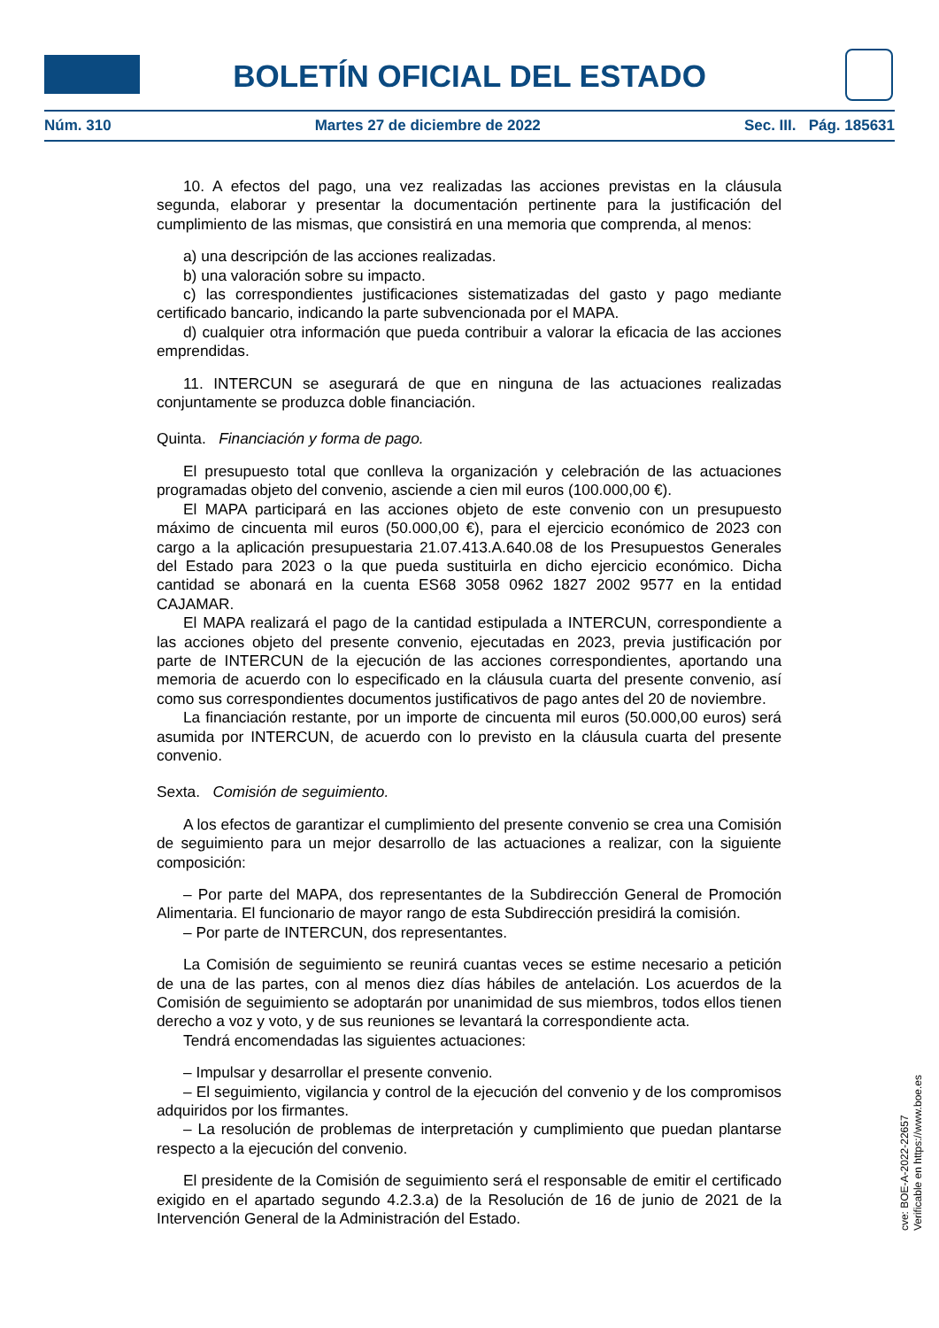BOLETÍN OFICIAL DEL ESTADO
Núm. 310 Martes 27 de diciembre de 2022 Sec. III. Pág. 185631
10. A efectos del pago, una vez realizadas las acciones previstas en la cláusula segunda, elaborar y presentar la documentación pertinente para la justificación del cumplimiento de las mismas, que consistirá en una memoria que comprenda, al menos:
a) una descripción de las acciones realizadas.
b) una valoración sobre su impacto.
c) las correspondientes justificaciones sistematizadas del gasto y pago mediante certificado bancario, indicando la parte subvencionada por el MAPA.
d) cualquier otra información que pueda contribuir a valorar la eficacia de las acciones emprendidas.
11. INTERCUN se asegurará de que en ninguna de las actuaciones realizadas conjuntamente se produzca doble financiación.
Quinta. Financiación y forma de pago.
El presupuesto total que conlleva la organización y celebración de las actuaciones programadas objeto del convenio, asciende a cien mil euros (100.000,00 €).
El MAPA participará en las acciones objeto de este convenio con un presupuesto máximo de cincuenta mil euros (50.000,00 €), para el ejercicio económico de 2023 con cargo a la aplicación presupuestaria 21.07.413.A.640.08 de los Presupuestos Generales del Estado para 2023 o la que pueda sustituirla en dicho ejercicio económico. Dicha cantidad se abonará en la cuenta ES68 3058 0962 1827 2002 9577 en la entidad CAJAMAR.
El MAPA realizará el pago de la cantidad estipulada a INTERCUN, correspondiente a las acciones objeto del presente convenio, ejecutadas en 2023, previa justificación por parte de INTERCUN de la ejecución de las acciones correspondientes, aportando una memoria de acuerdo con lo especificado en la cláusula cuarta del presente convenio, así como sus correspondientes documentos justificativos de pago antes del 20 de noviembre.
La financiación restante, por un importe de cincuenta mil euros (50.000,00 euros) será asumida por INTERCUN, de acuerdo con lo previsto en la cláusula cuarta del presente convenio.
Sexta. Comisión de seguimiento.
A los efectos de garantizar el cumplimiento del presente convenio se crea una Comisión de seguimiento para un mejor desarrollo de las actuaciones a realizar, con la siguiente composición:
– Por parte del MAPA, dos representantes de la Subdirección General de Promoción Alimentaria. El funcionario de mayor rango de esta Subdirección presidirá la comisión.
– Por parte de INTERCUN, dos representantes.
La Comisión de seguimiento se reunirá cuantas veces se estime necesario a petición de una de las partes, con al menos diez días hábiles de antelación. Los acuerdos de la Comisión de seguimiento se adoptarán por unanimidad de sus miembros, todos ellos tienen derecho a voz y voto, y de sus reuniones se levantará la correspondiente acta.
Tendrá encomendadas las siguientes actuaciones:
– Impulsar y desarrollar el presente convenio.
– El seguimiento, vigilancia y control de la ejecución del convenio y de los compromisos adquiridos por los firmantes.
– La resolución de problemas de interpretación y cumplimiento que puedan plantarse respecto a la ejecución del convenio.
El presidente de la Comisión de seguimiento será el responsable de emitir el certificado exigido en el apartado segundo 4.2.3.a) de la Resolución de 16 de junio de 2021 de la Intervención General de la Administración del Estado.
cve: BOE-A-2022-22657
Verificable en https://www.boe.es